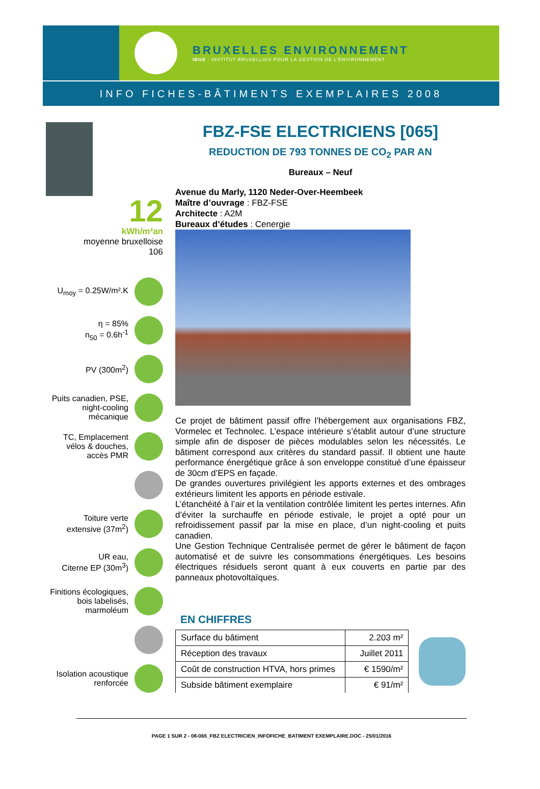BRUXELLES ENVIRONNEMENT
IBGE - INSTITUT BRUXELLOIS POUR LA GESTION DE L'ENVIRONNEMENT
INFO FICHES-BÂTIMENTS EXEMPLAIRES 2008
12
kWh/m²an
moyenne bruxelloise
106
U<sub>moy</sub> = 0.25W/m².K
η = 85%
n<sub>50</sub> = 0.6h<sup>-1</sup>
PV (300m<sup>2</sup>)
Puits canadien, PSE,
night-cooling
mécanique
TC, Emplacement
vélos & douches,
accès PMR
Toiture verte
extensive (37m<sup>2</sup>)
UR eau,
Citerne EP (30m<sup>3</sup>)
Finitions écologiques,
bois labelisés,
marmoléum
Isolation acoustique
renforcée
FBZ-FSE ELECTRICIENS [065]
REDUCTION DE 793 TONNES DE CO<sub>2</sub> PAR AN
Bureaux – Neuf
Avenue du Marly, 1120 Neder-Over-Heembeek
Maître d’ouvrage : FBZ-FSE
Architecte : A2M
Bureaux d’études : Cenergie
Ce projet de bâtiment passif offre l’hébergement aux organisations FBZ, Vormelec et Technolec. L’espace intérieure s’établit autour d’une structure simple afin de disposer de pièces modulables selon les nécessités. Le bâtiment correspond aux critères du standard passif. Il obtient une haute performance énergétique grâce à son enveloppe constitué d’une épaisseur de 30cm d’EPS en façade.
De grandes ouvertures privilégient les apports externes et des ombrages extérieurs limitent les apports en période estivale.
L’étanchéité à l’air et la ventilation contrôlée limitent les pertes internes. Afin d’éviter la surchauffe en période estivale, le projet a opté pour un refroidissement passif par la mise en place, d’un night-cooling et puits canadien.
Une Gestion Technique Centralisée permet de gérer le bâtiment de façon automatisé et de suivre les consommations énergétiques. Les besoins électriques résiduels seront quant à eux couverts en partie par des panneaux photovoltaïques.
EN CHIFFRES
| Surface du bâtiment | 2.203 m² |
| Réception des travaux | Juillet 2011 |
| Coût de construction HTVA, hors primes | € 1590/m² |
| Subside bâtiment exemplaire | € 91/m² |
PAGE 1 SUR 2 - 08-065_FBZ ELECTRICIEN_INFOFICHE_BATIMENT EXEMPLAIRE.DOC - 25/01/2016